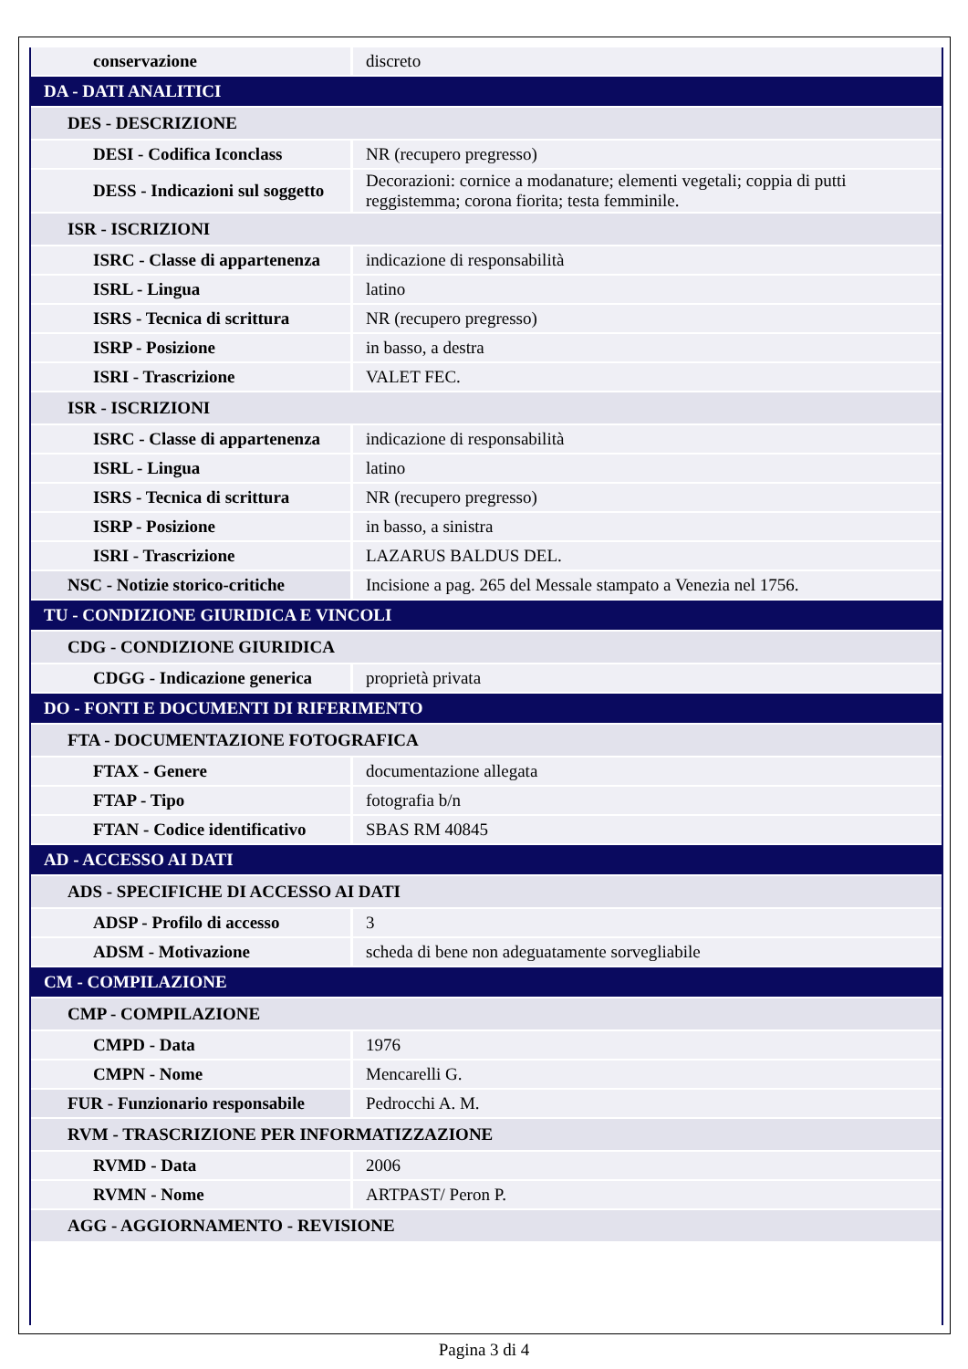| conservazione | discreto |
| DA - DATI ANALITICI | |
| DES - DESCRIZIONE | |
| DESI - Codifica Iconclass | NR (recupero pregresso) |
| DESS - Indicazioni sul soggetto | Decorazioni: cornice a modanature; elementi vegetali; coppia di putti reggistemma; corona fiorita; testa femminile. |
| ISR - ISCRIZIONI | |
| ISRC - Classe di appartenenza | indicazione di responsabilità |
| ISRL - Lingua | latino |
| ISRS - Tecnica di scrittura | NR (recupero pregresso) |
| ISRP - Posizione | in basso, a destra |
| ISRI - Trascrizione | VALET FEC. |
| ISR - ISCRIZIONI | |
| ISRC - Classe di appartenenza | indicazione di responsabilità |
| ISRL - Lingua | latino |
| ISRS - Tecnica di scrittura | NR (recupero pregresso) |
| ISRP - Posizione | in basso, a sinistra |
| ISRI - Trascrizione | LAZARUS BALDUS DEL. |
| NSC - Notizie storico-critiche | Incisione a pag. 265 del Messale stampato a Venezia nel 1756. |
| TU - CONDIZIONE GIURIDICA E VINCOLI | |
| CDG - CONDIZIONE GIURIDICA | |
| CDGG - Indicazione generica | proprietà privata |
| DO - FONTI E DOCUMENTI DI RIFERIMENTO | |
| FTA - DOCUMENTAZIONE FOTOGRAFICA | |
| FTAX - Genere | documentazione allegata |
| FTAP - Tipo | fotografia b/n |
| FTAN - Codice identificativo | SBAS RM 40845 |
| AD - ACCESSO AI DATI | |
| ADS - SPECIFICHE DI ACCESSO AI DATI | |
| ADSP - Profilo di accesso | 3 |
| ADSM - Motivazione | scheda di bene non adeguatamente sorvegliabile |
| CM - COMPILAZIONE | |
| CMP - COMPILAZIONE | |
| CMPD - Data | 1976 |
| CMPN - Nome | Mencarelli G. |
| FUR - Funzionario responsabile | Pedrocchi A. M. |
| RVM - TRASCRIZIONE PER INFORMATIZZAZIONE | |
| RVMD - Data | 2006 |
| RVMN - Nome | ARTPAST/ Peron P. |
| AGG - AGGIORNAMENTO - REVISIONE | |
Pagina 3 di 4